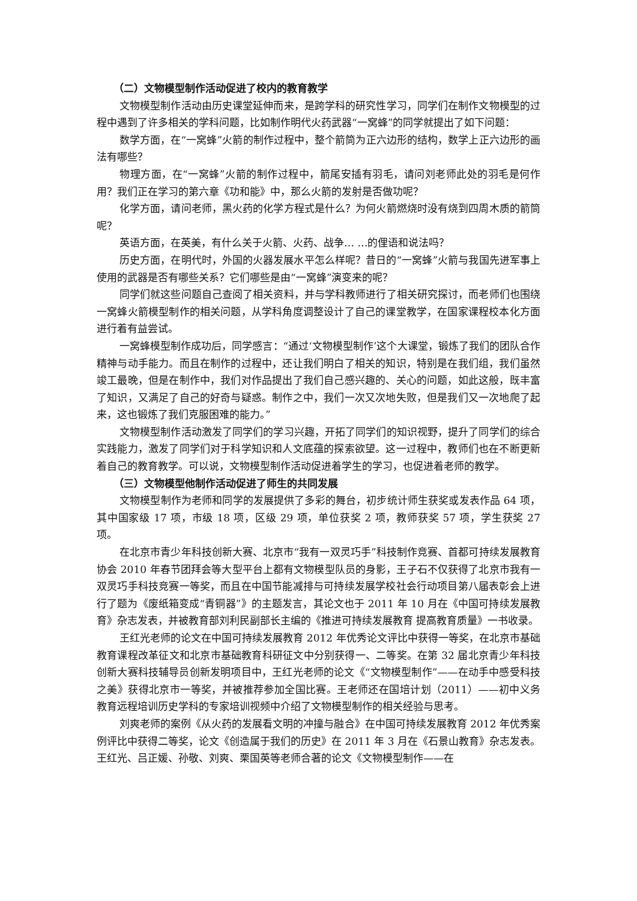（二）文物模型制作活动促进了校内的教育教学
文物模型制作活动由历史课堂延伸而来，是跨学科的研究性学习，同学们在制作文物模型的过程中遇到了许多相关的学科问题，比如制作明代火药武器“一窝蜂”的同学就提出了如下问题：
数学方面，在“一窝蜂”火箭的制作过程中，整个箭筒为正六边形的结构，数学上正六边形的画法有哪些？
物理方面，在“一窝蜂”火箭的制作过程中，箭尾安插有羽毛，请问刘老师此处的羽毛是何作用？我们正在学习的第六章《功和能》中，那么火箭的发射是否做功呢？
化学方面，请问老师，黑火药的化学方程式是什么？为何火箭燃烧时没有烧到四周木质的箭筒呢？
英语方面，在英美，有什么关于火箭、火药、战争… …的俚语和说法吗？
历史方面，在明代时，外国的火器发展水平怎么样呢？昔日的“一窝蜂”火箭与我国先进军事上使用的武器是否有哪些关系？它们哪些是由“一窝蜂”演变来的呢？
同学们就这些问题自己查阅了相关资料，并与学科教师进行了相关研究探讨，而老师们也围绕一窝蜂火箭模型制作的相关问题，从学科角度调整设计了自己的课堂教学，在国家课程校本化方面进行着有益尝试。
一窝蜂模型制作成功后，同学感言：“通过‘文物模型制作’这个大课堂，锻炼了我们的团队合作精神与动手能力。而且在制作的过程中，还让我们明白了相关的知识，特别是在我们组，我们虽然竣工最晚，但是在制作中，我们对作品提出了我们自己感兴趣的、关心的问题，如此这般，既丰富了知识，又满足了自己的好奇与疑惑。制作之中，我们一次又次地失败，但是我们又一次地爬了起来，这也锻炼了我们克服困难的能力。”
文物模型制作活动激发了同学们的学习兴趣，开拓了同学们的知识视野，提升了同学们的综合实践能力，激发了同学们对于科学知识和人文底蕴的探索欲望。这一过程中，教师们也在不断更新着自己的教育教学。可以说，文物模型制作活动促进着学生的学习，也促进着老师的教学。
（三）文物模型他制作活动促进了师生的共同发展
文物模型制作为老师和同学的发展提供了多彩的舞台，初步统计师生获奖或发表作品 64 项，其中国家级 17 项，市级 18 项，区级 29 项，单位获奖 2 项，教师获奖 57 项，学生获奖 27 项。
在北京市青少年科技创新大赛、北京市“我有一双灵巧手”科技制作竞赛、首都可持续发展教育协会 2010 年春节团拜会等大型平台上都有文物模型队员的身影，王子石不仅获得了北京市我有一双灵巧手科技竞赛一等奖，而且在中国节能减排与可持续发展学校社会行动项目第八届表彰会上进行了题为《废纸箱变成“青铜器”》的主题发言，其论文也于 2011 年 10 月在《中国可持续发展教育》杂志发表，并被教育部刘利民副部长主编的《推进可持续发展教育 提高教育质量》一书收录。
王红光老师的论文在中国可持续发展教育 2012 年优秀论文评比中获得一等奖，在北京市基础教育课程改革征文和北京市基础教育科研征文中分别获得一、二等奖。在第 32 届北京青少年科技创新大赛科技辅导员创新发明项目中，王红光老师的论文《“文物模型制作”——在动手中感受科技之美》获得北京市一等奖，并被推荐参加全国比赛。王老师还在国培计划（2011）——初中义务教育远程培训历史学科的专家培训视频中介绍了文物模型制作的相关经验与思考。
刘爽老师的案例《从火药的发展看文明的冲撞与融合》在中国可持续发展教育 2012 年优秀案例评比中获得二等奖，论文《创造属于我们的历史》在 2011 年 3 月在《石景山教育》杂志发表。王红光、吕正媛、孙敬、刘爽、栗国英等老师合著的论文《文物模型制作——在